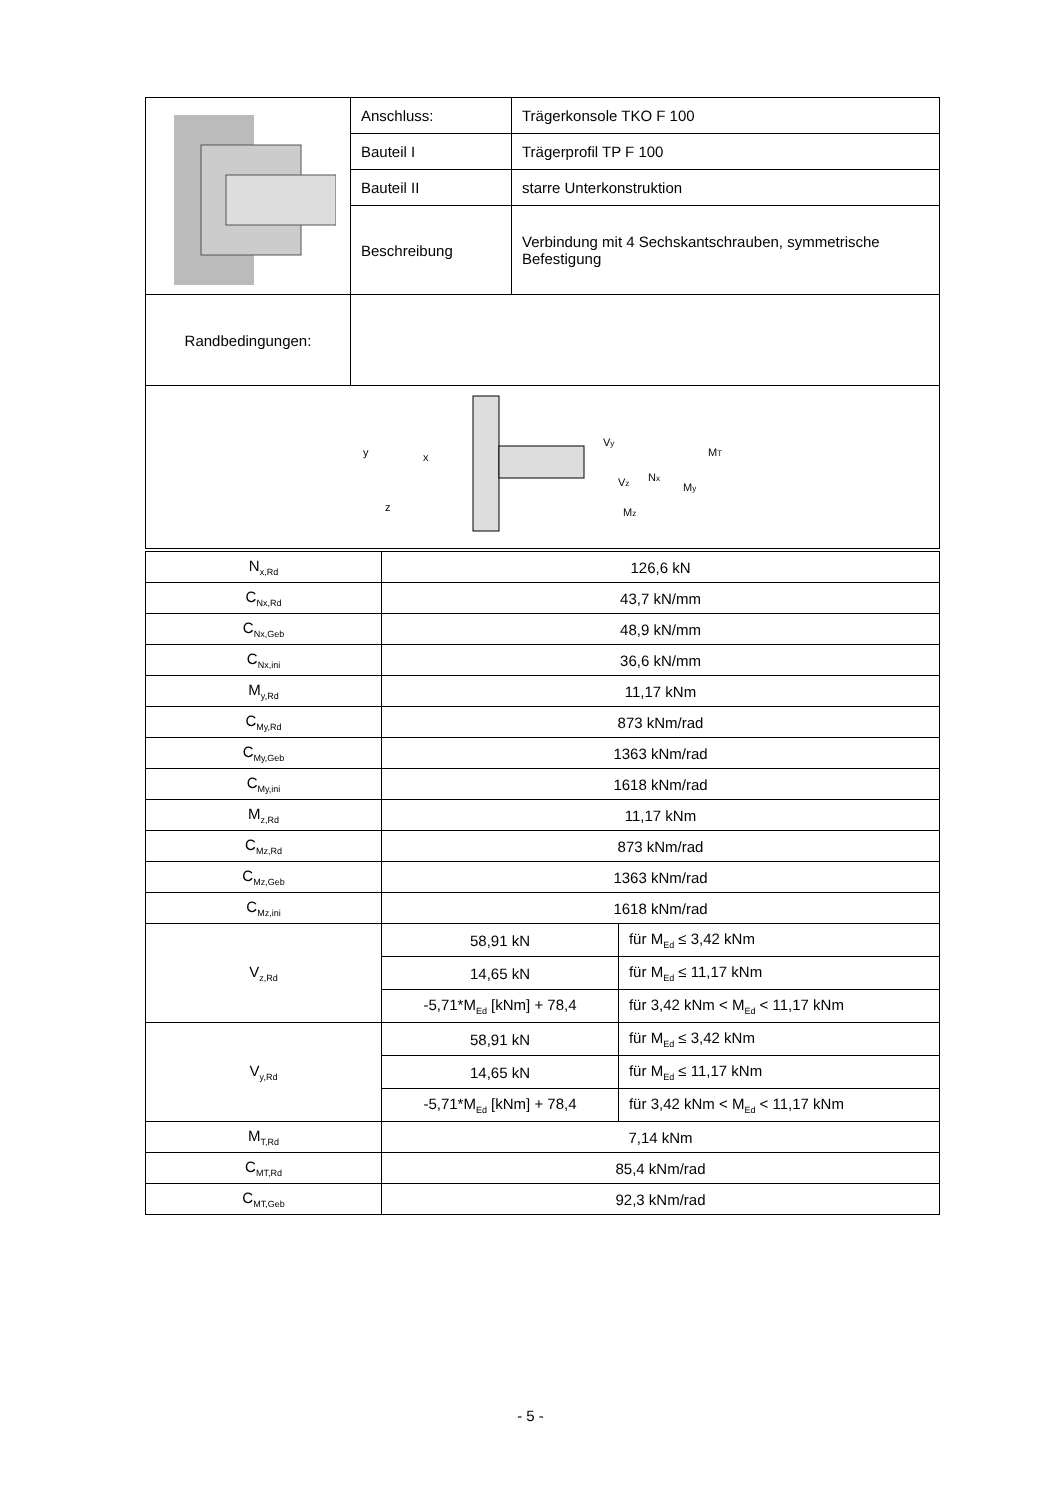| | Anschluss: | Trägerkonsole TKO F 100 |
| | Bauteil I | Trägerprofil TP F 100 |
| | Bauteil II | starre Unterkonstruktion |
| | Beschreibung | Verbindung mit 4 Sechskantschrauben, symmetrische Befestigung |
| Randbedingungen: | | |
| y x z V y N x M y V z M z M T | | |
| N<sub>x,Rd</sub> | 126,6 kN | |
| C<sub>Nx,Rd</sub> | 43,7 kN/mm | |
| C<sub>Nx,Geb</sub> | 48,9 kN/mm | |
| C<sub>Nx,ini</sub> | 36,6 kN/mm | |
| M<sub>y,Rd</sub> | 11,17 kNm | |
| C<sub>My,Rd</sub> | 873 kNm/rad | |
| C<sub>My,Geb</sub> | 1363 kNm/rad | |
| C<sub>My,ini</sub> | 1618 kNm/rad | |
| M<sub>z,Rd</sub> | 11,17 kNm | |
| C<sub>Mz,Rd</sub> | 873 kNm/rad | |
| C<sub>Mz,Geb</sub> | 1363 kNm/rad | |
| C<sub>Mz,ini</sub> | 1618 kNm/rad | |
| V<sub>z,Rd</sub> | 58,91 kN | für M<sub>Ed</sub> ≤ 3,42 kNm |
| | 14,65 kN | für M<sub>Ed</sub> ≤ 11,17 kNm |
| | -5,71*M<sub>Ed</sub> [kNm] + 78,4 | für 3,42 kNm < M<sub>Ed</sub> < 11,17 kNm |
| V<sub>y,Rd</sub> | 58,91 kN | für M<sub>Ed</sub> ≤ 3,42 kNm |
| | 14,65 kN | für M<sub>Ed</sub> ≤ 11,17 kNm |
| | -5,71*M<sub>Ed</sub> [kNm] + 78,4 | für 3,42 kNm < M<sub>Ed</sub> < 11,17 kNm |
| M<sub>T,Rd</sub> | 7,14 kNm | |
| C<sub>MT,Rd</sub> | 85,4 kNm/rad | |
| C<sub>MT,Geb</sub> | 92,3 kNm/rad | |
- 5 -